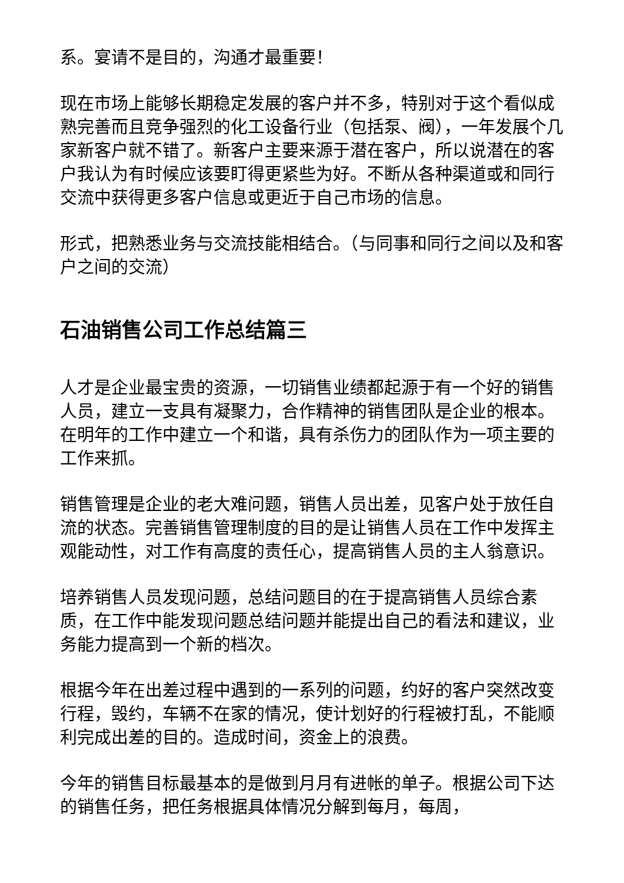系。宴请不是目的，沟通才最重要！
现在市场上能够长期稳定发展的客户并不多，特别对于这个看似成熟完善而且竞争强烈的化工设备行业（包括泵、阀），一年发展个几家新客户就不错了。新客户主要来源于潜在客户，所以说潜在的客户我认为有时候应该要盯得更紧些为好。不断从各种渠道或和同行交流中获得更多客户信息或更近于自己市场的信息。
形式，把熟悉业务与交流技能相结合。（与同事和同行之间以及和客户之间的交流）
石油销售公司工作总结篇三
人才是企业最宝贵的资源，一切销售业绩都起源于有一个好的销售人员，建立一支具有凝聚力，合作精神的销售团队是企业的根本。在明年的工作中建立一个和谐，具有杀伤力的团队作为一项主要的工作来抓。
销售管理是企业的老大难问题，销售人员出差，见客户处于放任自流的状态。完善销售管理制度的目的是让销售人员在工作中发挥主观能动性，对工作有高度的责任心，提高销售人员的主人翁意识。
培养销售人员发现问题，总结问题目的在于提高销售人员综合素质，在工作中能发现问题总结问题并能提出自己的看法和建议，业务能力提高到一个新的档次。
根据今年在出差过程中遇到的一系列的问题，约好的客户突然改变行程，毁约，车辆不在家的情况，使计划好的行程被打乱，不能顺利完成出差的目的。造成时间，资金上的浪费。
今年的销售目标最基本的是做到月月有进帐的单子。根据公司下达的销售任务，把任务根据具体情况分解到每月，每周，